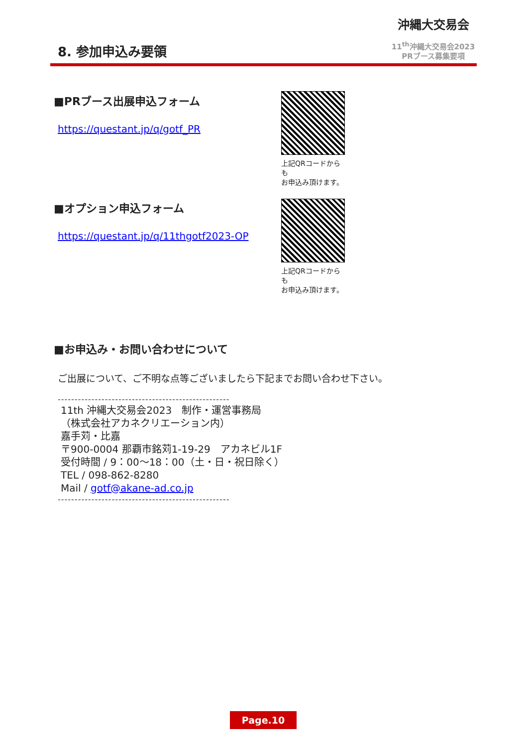8. 参加申込み要領
沖縄大交易会
11<sup>th</sup>沖縄大交易会2023
PRブース募集要項
■PRブース出展申込フォーム
https://questant.jp/q/gotf_PR
上記QRコードからも
お申込み頂けます。
■オプション申込フォーム
https://questant.jp/q/11thgotf2023-OP
上記QRコードからも
お申込み頂けます。
■お申込み・お問い合わせについて
ご出展について、ご不明な点等ございましたら下記までお問い合わせ下さい。
---------------------------------------------------
11th 沖縄大交易会2023　制作・運営事務局
（株式会社アカネクリエーション内）
嘉手苅・比嘉
〒900-0004 那覇市銘苅1-19-29　アカネビル1F
受付時間 / 9：00～18：00（土・日・祝日除く）
TEL / 098-862-8280
Mail / gotf@akane-ad.co.jp
---------------------------------------------------
Page.10